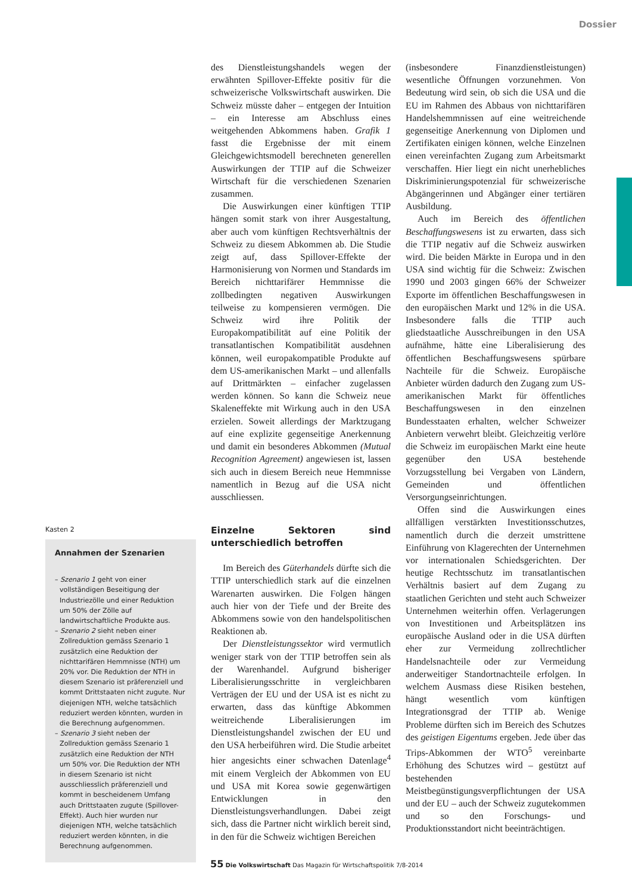Dossier
Kasten 2
Annahmen der Szenarien
– Szenario 1 geht von einer vollständigen Beseitigung der Industriezölle und einer Reduktion um 50% der Zölle auf landwirtschaftliche Produkte aus.
– Szenario 2 sieht neben einer Zollreduktion gemäss Szenario 1 zusätzlich eine Reduktion der nichttarifären Hemmnisse (NTH) um 20% vor. Die Reduktion der NTH in diesem Szenario ist präferenziell und kommt Drittstaaten nicht zugute. Nur diejenigen NTH, welche tatsächlich reduziert werden könnten, wurden in die Berechnung aufgenommen.
– Szenario 3 sieht neben der Zollreduktion gemäss Szenario 1 zusätzlich eine Reduktion der NTH um 50% vor. Die Reduktion der NTH in diesem Szenario ist nicht ausschliesslich präferenziell und kommt in bescheidenem Umfang auch Drittstaaten zugute (Spillover-Effekt). Auch hier wurden nur diejenigen NTH, welche tatsächlich reduziert werden könnten, in die Berechnung aufgenommen.
des Dienstleistungshandels wegen der erwähnten Spillover-Effekte positiv für die schweizerische Volkswirtschaft auswirken. Die Schweiz müsste daher – entgegen der Intuition – ein Interesse am Abschluss eines weitgehenden Abkommens haben. Grafik 1 fasst die Ergebnisse der mit einem Gleichgewichtsmodell berechneten generellen Auswirkungen der TTIP auf die Schweizer Wirtschaft für die verschiedenen Szenarien zusammen.
Die Auswirkungen einer künftigen TTIP hängen somit stark von ihrer Ausgestaltung, aber auch vom künftigen Rechtsverhältnis der Schweiz zu diesem Abkommen ab. Die Studie zeigt auf, dass Spillover-Effekte der Harmonisierung von Normen und Standards im Bereich nichttarifärer Hemmnisse die zollbedingten negativen Auswirkungen teilweise zu kompensieren vermögen. Die Schweiz wird ihre Politik der Europakompatibilität auf eine Politik der transatlantischen Kompatibilität ausdehnen können, weil europakompatible Produkte auf dem US-amerikanischen Markt – und allenfalls auf Drittmärkten – einfacher zugelassen werden können. So kann die Schweiz neue Skaleneffekte mit Wirkung auch in den USA erzielen. Soweit allerdings der Marktzugang auf eine explizite gegenseitige Anerkennung und damit ein besonderes Abkommen (Mutual Recognition Agreement) angewiesen ist, lassen sich auch in diesem Bereich neue Hemmnisse namentlich in Bezug auf die USA nicht ausschliessen.
Einzelne Sektoren sind unterschiedlich betroffen
Im Bereich des Güterhandels dürfte sich die TTIP unterschiedlich stark auf die einzelnen Warenarten auswirken. Die Folgen hängen auch hier von der Tiefe und der Breite des Abkommens sowie von den handelspolitischen Reaktionen ab.
Der Dienstleistungssektor wird vermutlich weniger stark von der TTIP betroffen sein als der Warenhandel. Aufgrund bisheriger Liberalisierungsschritte in vergleichbaren Verträgen der EU und der USA ist es nicht zu erwarten, dass das künftige Abkommen weitreichende Liberalisierungen im Dienstleistungshandel zwischen der EU und den USA herbeiführen wird. Die Studie arbeitet hier angesichts einer schwachen Datenlage<sup>4</sup> mit einem Vergleich der Abkommen von EU und USA mit Korea sowie gegenwärtigen Entwicklungen in den Dienstleistungsverhandlungen. Dabei zeigt sich, dass die Partner nicht wirklich bereit sind, in den für die Schweiz wichtigen Bereichen
(insbesondere Finanzdienstleistungen) wesentliche Öffnungen vorzunehmen. Von Bedeutung wird sein, ob sich die USA und die EU im Rahmen des Abbaus von nichttarifären Handelshemmnissen auf eine weitreichende gegenseitige Anerkennung von Diplomen und Zertifikaten einigen können, welche Einzelnen einen vereinfachten Zugang zum Arbeitsmarkt verschaffen. Hier liegt ein nicht unerhebliches Diskriminierungspotenzial für schweizerische Abgängerinnen und Abgänger einer tertiären Ausbildung.
Auch im Bereich des öffentlichen Beschaffungswesens ist zu erwarten, dass sich die TTIP negativ auf die Schweiz auswirken wird. Die beiden Märkte in Europa und in den USA sind wichtig für die Schweiz: Zwischen 1990 und 2003 gingen 66% der Schweizer Exporte im öffentlichen Beschaffungswesen in den europäischen Markt und 12% in die USA. Insbesondere falls die TTIP auch gliedstaatliche Ausschreibungen in den USA aufnähme, hätte eine Liberalisierung des öffentlichen Beschaffungswesens spürbare Nachteile für die Schweiz. Europäische Anbieter würden dadurch den Zugang zum US-amerikanischen Markt für öffentliches Beschaffungswesen in den einzelnen Bundesstaaten erhalten, welcher Schweizer Anbietern verwehrt bleibt. Gleichzeitig verlöre die Schweiz im europäischen Markt eine heute gegenüber den USA bestehende Vorzugsstellung bei Vergaben von Ländern, Gemeinden und öffentlichen Versorgungseinrichtungen.
Offen sind die Auswirkungen eines allfälligen verstärkten Investitionsschutzes, namentlich durch die derzeit umstrittene Einführung von Klagerechten der Unternehmen vor internationalen Schiedsgerichten. Der heutige Rechtsschutz im transatlantischen Verhältnis basiert auf dem Zugang zu staatlichen Gerichten und steht auch Schweizer Unternehmen weiterhin offen. Verlagerungen von Investitionen und Arbeitsplätzen ins europäische Ausland oder in die USA dürften eher zur Vermeidung zollrechtlicher Handelsnachteile oder zur Vermeidung anderweitiger Standortnachteile erfolgen. In welchem Ausmass diese Risiken bestehen, hängt wesentlich vom künftigen Integrationsgrad der TTIP ab. Wenige Probleme dürften sich im Bereich des Schutzes des geistigen Eigentums ergeben. Jede über das Trips-Abkommen der WTO<sup>5</sup> vereinbarte Erhöhung des Schutzes wird – gestützt auf bestehenden Meistbegünstigungsverpflichtungen der USA und der EU – auch der Schweiz zugutekommen und so den Forschungs- und Produktionsstandort nicht beeinträchtigen.
55 Die Volkswirtschaft Das Magazin für Wirtschaftspolitik 7/8-2014